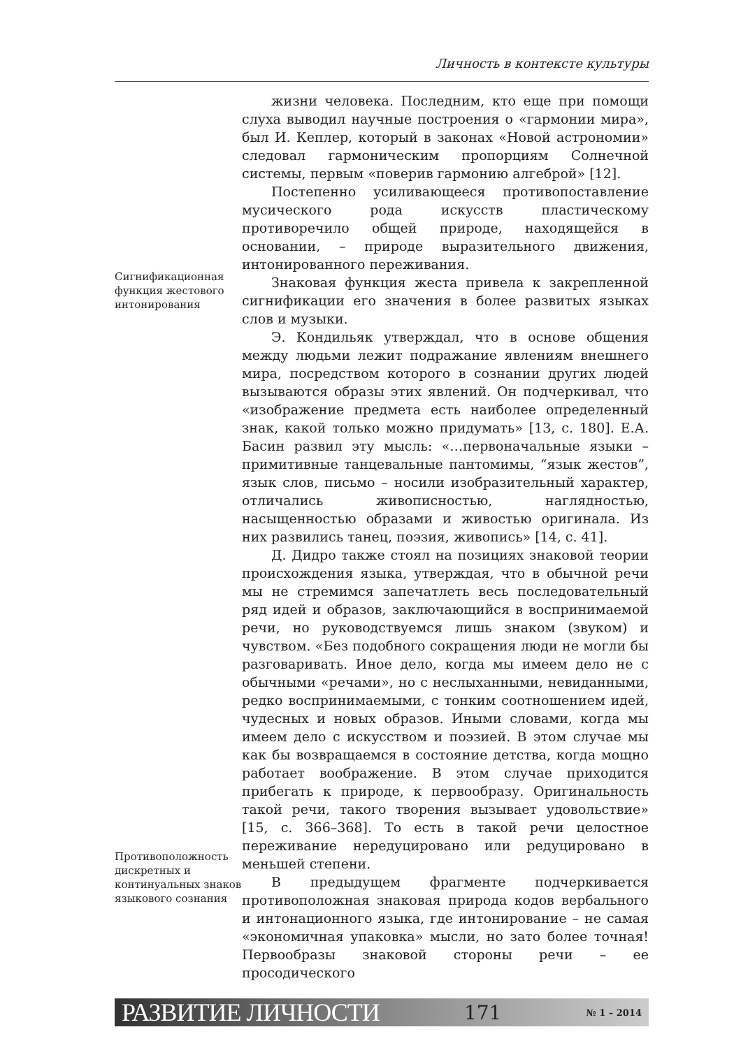Личность в контексте культуры
Сигнификационная функция жестового интонирования
Противоположность дискретных и континуальных знаков языкового сознания
жизни человека. Последним, кто еще при помощи слуха выводил научные построения о «гармонии мира», был И. Кеплер, который в законах «Новой астрономии» следовал гармоническим пропорциям Солнечной системы, первым «поверив гармонию алгеброй» [12].
Постепенно усиливающееся противопоставление мусического рода искусств пластическому противоречило общей природе, находящейся в основании, – природе выразительного движения, интонированного переживания.
Знаковая функция жеста привела к закрепленной сигнификации его значения в более развитых языках слов и музыки.
Э. Кондильяк утверждал, что в основе общения между людьми лежит подражание явлениям внешнего мира, посредством которого в сознании других людей вызываются образы этих явлений. Он подчеркивал, что «изображение предмета есть наиболее определенный знак, какой только можно придумать» [13, с. 180]. Е.А. Басин развил эту мысль: «…первоначальные языки – примитивные танцевальные пантомимы, “язык жестов”, язык слов, письмо – носили изобразительный характер, отличались живописностью, наглядностью, насыщенностью образами и живостью оригинала. Из них развились танец, поэзия, живопись» [14, с. 41].
Д. Дидро также стоял на позициях знаковой теории происхождения языка, утверждая, что в обычной речи мы не стремимся запечатлеть весь последовательный ряд идей и образов, заключающийся в воспринимаемой речи, но руководствуемся лишь знаком (звуком) и чувством. «Без подобного сокращения люди не могли бы разговаривать. Иное дело, когда мы имеем дело не с обычными «речами», но с неслыханными, невиданными, редко воспринимаемыми, с тонким соотношением идей, чудесных и новых образов. Иными словами, когда мы имеем дело с искусством и поэзией. В этом случае мы как бы возвращаемся в состояние детства, когда мощно работает воображение. В этом случае приходится прибегать к природе, к первообразу. Оригинальность такой речи, такого творения вызывает удовольствие» [15, с. 366–368]. То есть в такой речи целостное переживание нередуцировано или редуцировано в меньшей степени.
В предыдущем фрагменте подчеркивается противоположная знаковая природа кодов вербального и интонационного языка, где интонирование – не самая «экономичная упаковка» мысли, но зато более точная! Первообразы знаковой стороны речи – ее просодического
РАЗВИТИЕ ЛИЧНОСТИ 171 № 1 – 2014